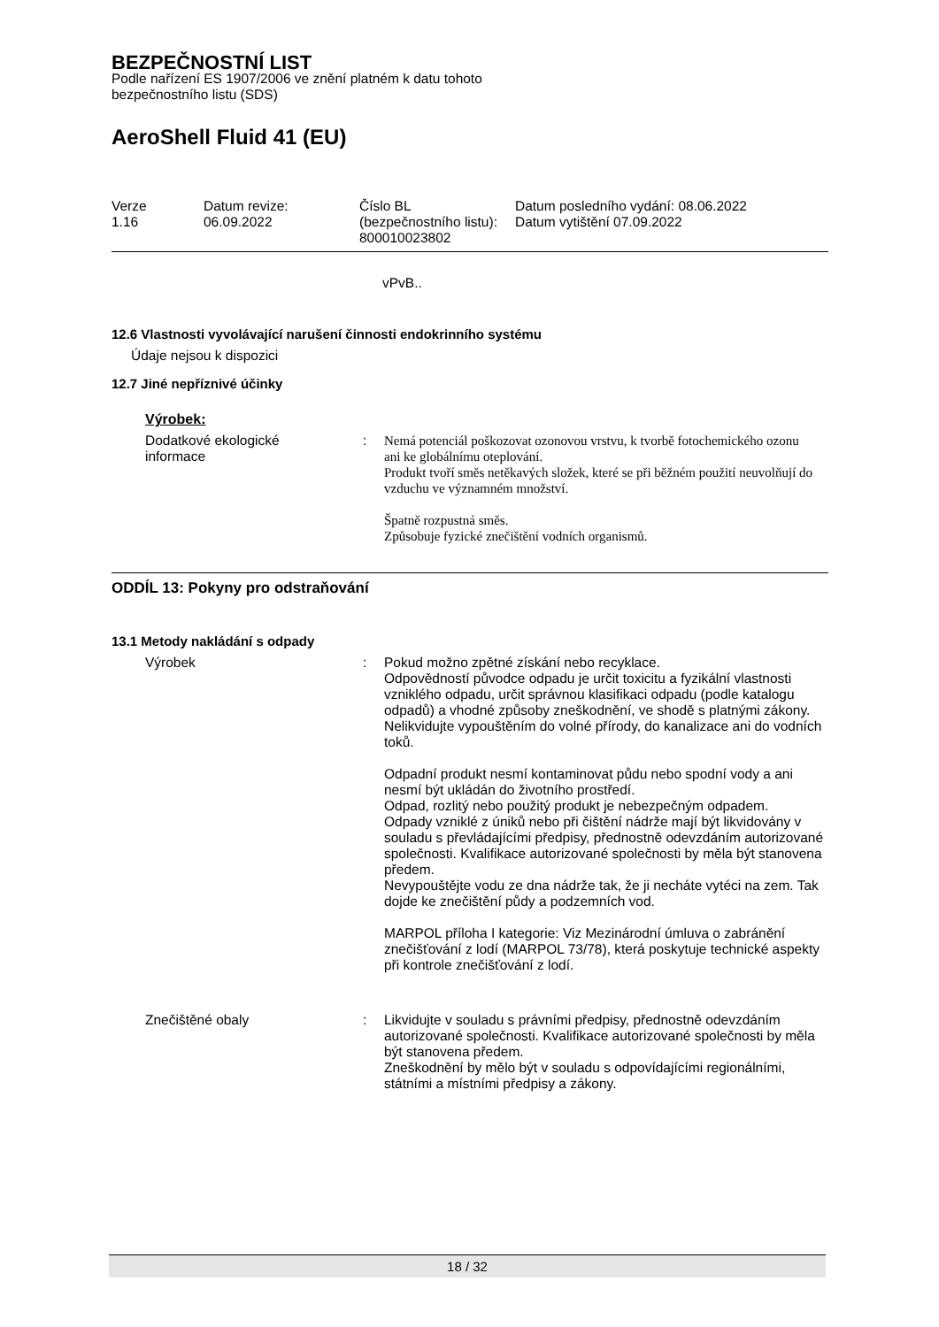BEZPEČNOSTNÍ LIST
Podle nařízení ES 1907/2006 ve znění platném k datu tohoto
bezpečnostního listu (SDS)
AeroShell Fluid 41 (EU)
| Verze 1.16 | Datum revize: 06.09.2022 | Číslo BL (bezpečnostního listu): 800010023802 | Datum posledního vydání: 08.06.2022 Datum vytištění 07.09.2022 |
vPvB..
12.6 Vlastnosti vyvolávající narušení činnosti endokrinního systému
Údaje nejsou k dispozici
12.7 Jiné nepříznivé účinky
Výrobek:
| Dodatkové ekologické informace | : | Nemá potenciál poškozovat ozonovou vrstvu, k tvorbě fotochemického ozonu ani ke globálnímu oteplování. Produkt tvoří směs netěkavých složek, které se při běžném použití neuvolňují do vzduchu ve významném množství. Špatně rozpustná směs. Způsobuje fyzické znečištění vodních organismů. |
ODDÍL 13: Pokyny pro odstraňování
13.1 Metody nakládání s odpady
| Výrobek | : | Pokud možno zpětné získání nebo recyklace. Odpovědností původce odpadu je určit toxicitu a fyzikální vlastnosti vzniklého odpadu, určit správnou klasifikaci odpadu (podle katalogu odpadů) a vhodné způsoby zneškodnění, ve shodě s platnými zákony. Nelikvidujte vypouštěním do volné přírody, do kanalizace ani do vodních toků. Odpadní produkt nesmí kontaminovat půdu nebo spodní vody a ani nesmí být ukládán do životního prostředí. Odpad, rozlitý nebo použitý produkt je nebezpečným odpadem. Odpady vzniklé z úniků nebo při čištění nádrže mají být likvidovány v souladu s převládajícími předpisy, přednostně odevzdáním autorizované společnosti. Kvalifikace autorizované společnosti by měla být stanovena předem. Nevypouštějte vodu ze dna nádrže tak, že ji necháte vytéci na zem. Tak dojde ke znečištění půdy a podzemních vod. MARPOL příloha I kategorie: Viz Mezinárodní úmluva o zabránění znečišťování z lodí (MARPOL 73/78), která poskytuje technické aspekty při kontrole znečišťování z lodí. |
| Znečištěné obaly | : | Likvidujte v souladu s právními předpisy, přednostně odevzdáním autorizované společnosti. Kvalifikace autorizované společnosti by měla být stanovena předem. Zneškodnění by mělo být v souladu s odpovídajícími regionálními, státními a místními předpisy a zákony. |
18 / 32